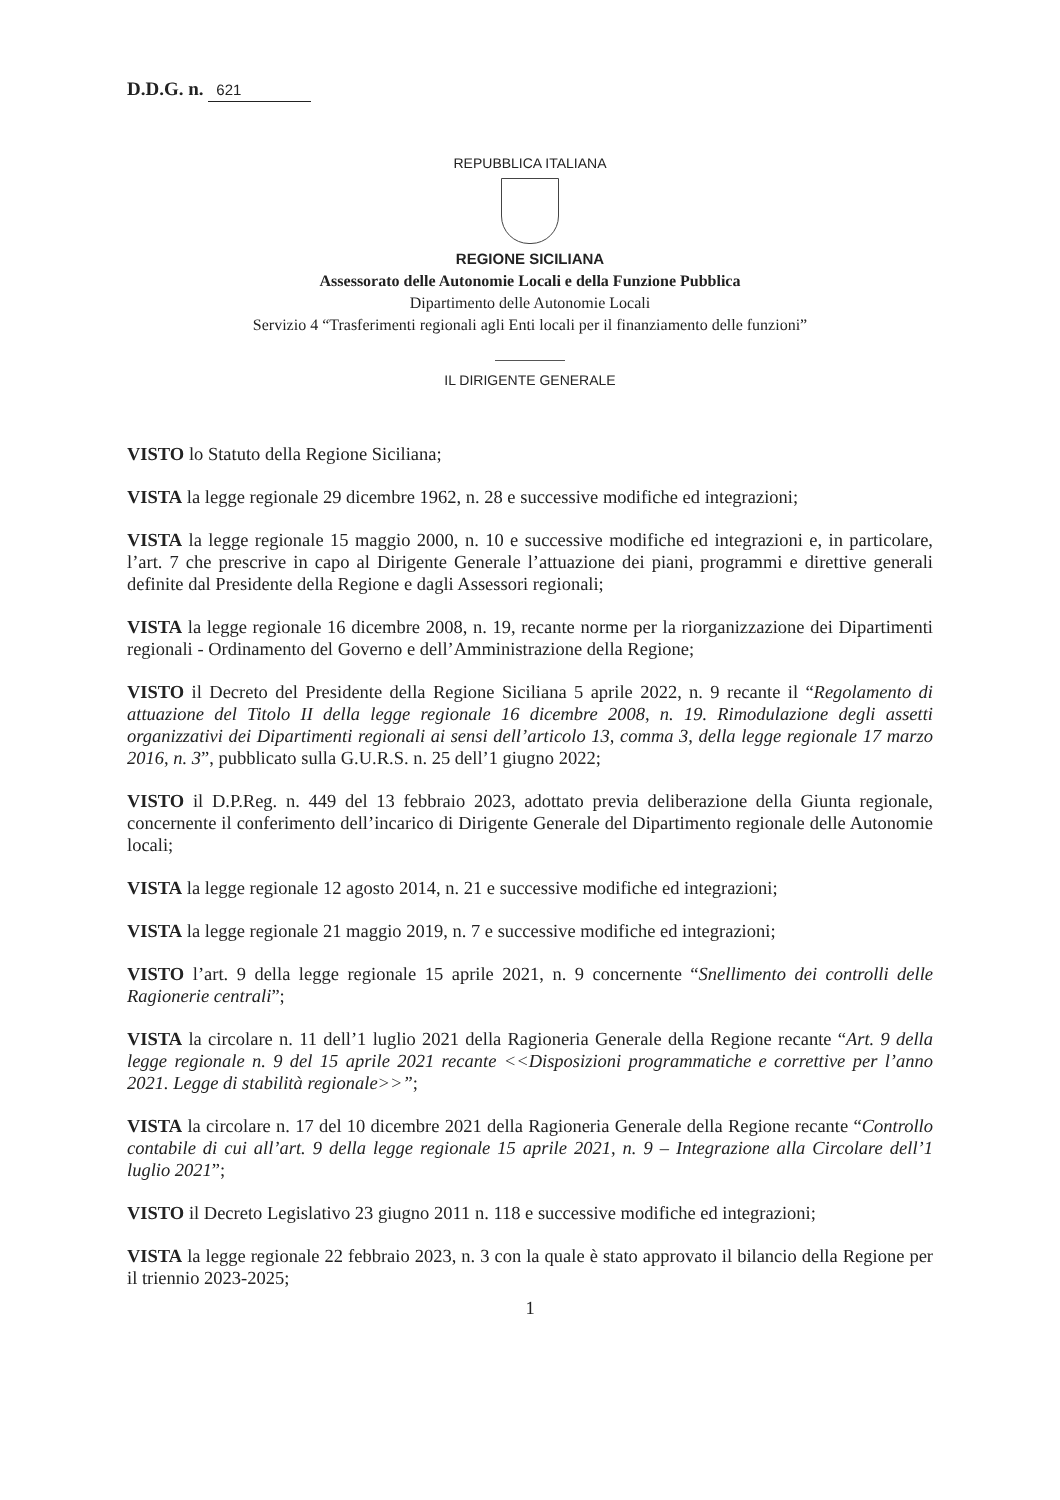D.D.G. n. 621
REPUBBLICA ITALIANA
REGIONE SICILIANA
Assessorato delle Autonomie Locali e della Funzione Pubblica
Dipartimento delle Autonomie Locali
Servizio 4 “Trasferimenti regionali agli Enti locali per il finanziamento delle funzioni”
IL DIRIGENTE GENERALE
VISTO lo Statuto della Regione Siciliana;
VISTA la legge regionale 29 dicembre 1962, n. 28 e successive modifiche ed integrazioni;
VISTA la legge regionale 15 maggio 2000, n. 10 e successive modifiche ed integrazioni e, in particolare, l’art. 7 che prescrive in capo al Dirigente Generale l’attuazione dei piani, programmi e direttive generali definite dal Presidente della Regione e dagli Assessori regionali;
VISTA la legge regionale 16 dicembre 2008, n. 19, recante norme per la riorganizzazione dei Dipartimenti regionali - Ordinamento del Governo e dell’Amministrazione della Regione;
VISTO il Decreto del Presidente della Regione Siciliana 5 aprile 2022, n. 9 recante il “Regolamento di attuazione del Titolo II della legge regionale 16 dicembre 2008, n. 19. Rimodulazione degli assetti organizzativi dei Dipartimenti regionali ai sensi dell’articolo 13, comma 3, della legge regionale 17 marzo 2016, n. 3”, pubblicato sulla G.U.R.S. n. 25 dell’1 giugno 2022;
VISTO il D.P.Reg. n. 449 del 13 febbraio 2023, adottato previa deliberazione della Giunta regionale, concernente il conferimento dell’incarico di Dirigente Generale del Dipartimento regionale delle Autonomie locali;
VISTA la legge regionale 12 agosto 2014, n. 21 e successive modifiche ed integrazioni;
VISTA la legge regionale 21 maggio 2019, n. 7 e successive modifiche ed integrazioni;
VISTO l’art. 9 della legge regionale 15 aprile 2021, n. 9 concernente “Snellimento dei controlli delle Ragionerie centrali”;
VISTA la circolare n. 11 dell’1 luglio 2021 della Ragioneria Generale della Regione recante “Art. 9 della legge regionale n. 9 del 15 aprile 2021 recante <<Disposizioni programmatiche e correttive per l’anno 2021. Legge di stabilità regionale>>”;
VISTA la circolare n. 17 del 10 dicembre 2021 della Ragioneria Generale della Regione recante “Controllo contabile di cui all’art. 9 della legge regionale 15 aprile 2021, n. 9 – Integrazione alla Circolare dell’1 luglio 2021”;
VISTO il Decreto Legislativo 23 giugno 2011 n. 118 e successive modifiche ed integrazioni;
VISTA la legge regionale 22 febbraio 2023, n. 3 con la quale è stato approvato il bilancio della Regione per il triennio 2023-2025;
1